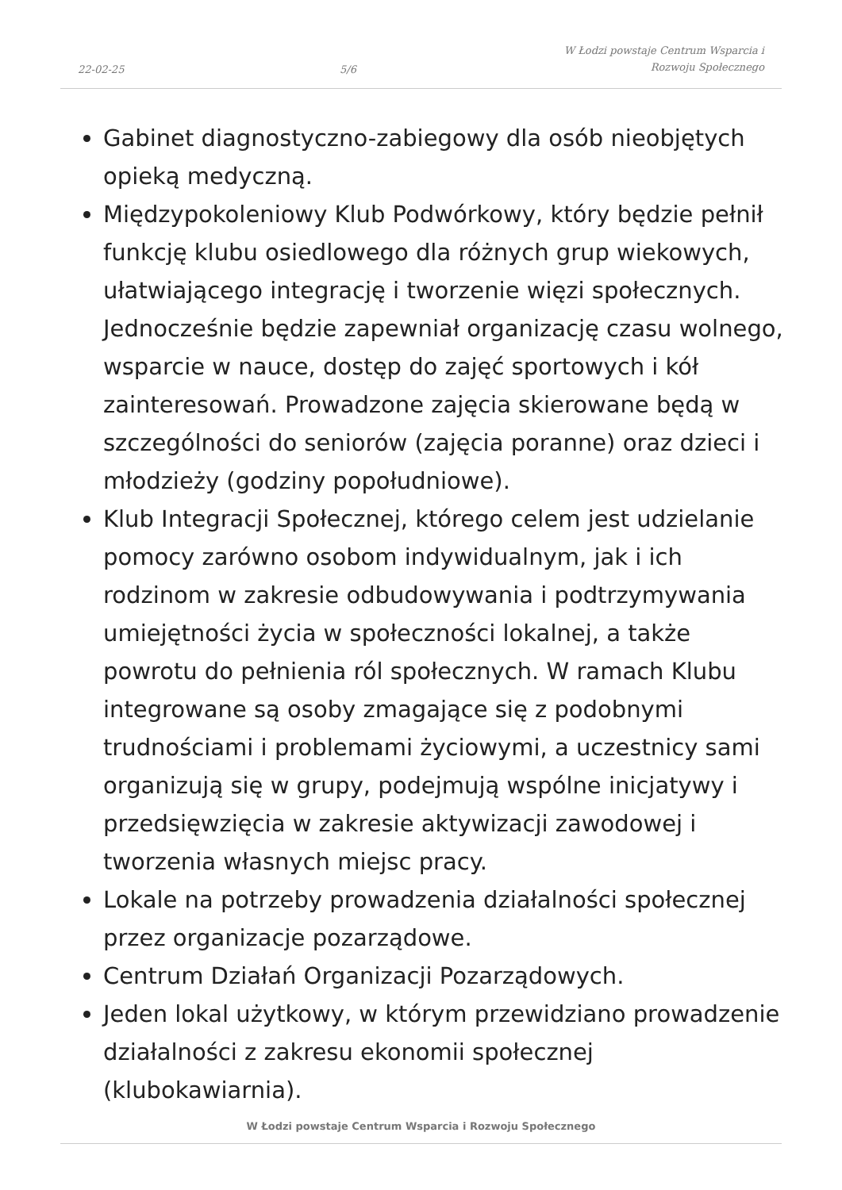22-02-25
5/6
W Łodzi powstaje Centrum Wsparcia i Rozwoju Społecznego
Gabinet diagnostyczno-zabiegowy dla osób nieobjętych opieką medyczną.
Międzypokoleniowy Klub Podwórkowy, który będzie pełnił funkcję klubu osiedlowego dla różnych grup wiekowych, ułatwiającego integrację i tworzenie więzi społecznych. Jednocześnie będzie zapewniał organizację czasu wolnego, wsparcie w nauce, dostęp do zajęć sportowych i kół zainteresowań. Prowadzone zajęcia skierowane będą w szczególności do seniorów (zajęcia poranne) oraz dzieci i młodzieży (godziny popołudniowe).
Klub Integracji Społecznej, którego celem jest udzielanie pomocy zarówno osobom indywidualnym, jak i ich rodzinom w zakresie odbudowywania i podtrzymywania umiejętności życia w społeczności lokalnej, a także powrotu do pełnienia ról społecznych. W ramach Klubu integrowane są osoby zmagające się z podobnymi trudnościami i problemami życiowymi, a uczestnicy sami organizują się w grupy, podejmują wspólne inicjatywy i przedsięwzięcia w zakresie aktywizacji zawodowej i tworzenia własnych miejsc pracy.
Lokale na potrzeby prowadzenia działalności społecznej przez organizacje pozarządowe.
Centrum Działań Organizacji Pozarządowych.
Jeden lokal użytkowy, w którym przewidziano prowadzenie działalności z zakresu ekonomii społecznej (klubokawiarnia).
W Łodzi powstaje Centrum Wsparcia i Rozwoju Społecznego